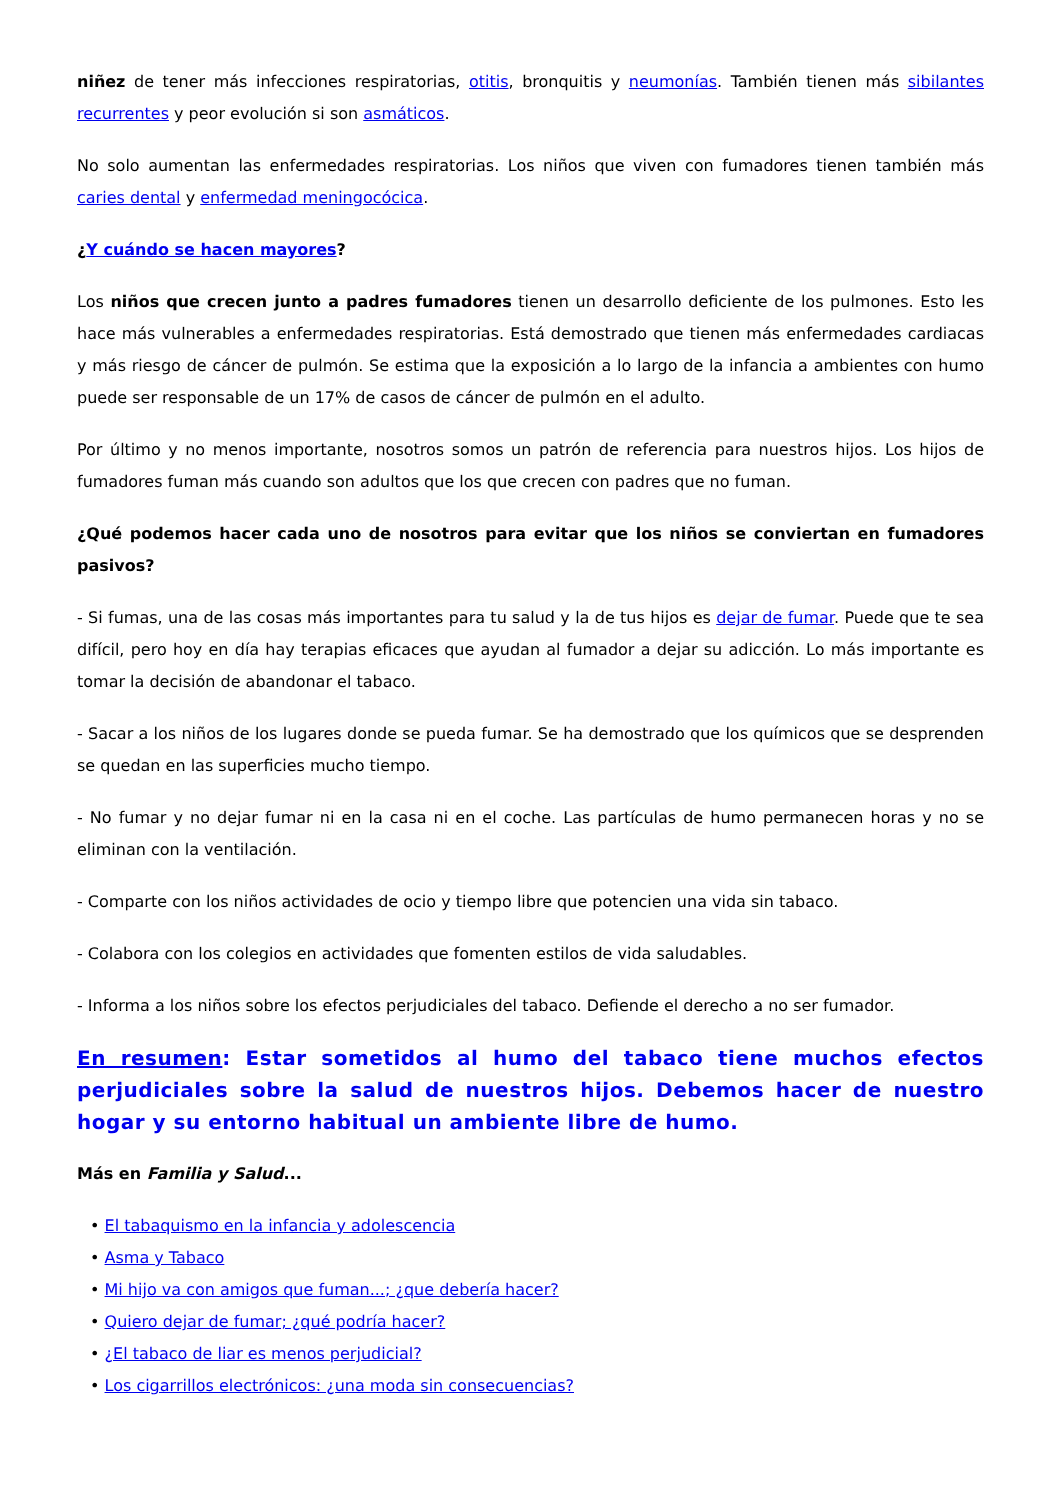niñez de tener más infecciones respiratorias, otitis, bronquitis y neumonías. También tienen más sibilantes recurrentes y peor evolución si son asmáticos.
No solo aumentan las enfermedades respiratorias. Los niños que viven con fumadores tienen también más caries dental y enfermedad meningocócica.
¿Y cuándo se hacen mayores?
Los niños que crecen junto a padres fumadores tienen un desarrollo deficiente de los pulmones. Esto les hace más vulnerables a enfermedades respiratorias. Está demostrado que tienen más enfermedades cardiacas y más riesgo de cáncer de pulmón. Se estima que la exposición a lo largo de la infancia a ambientes con humo puede ser responsable de un 17% de casos de cáncer de pulmón en el adulto.
Por último y no menos importante, nosotros somos un patrón de referencia para nuestros hijos. Los hijos de fumadores fuman más cuando son adultos que los que crecen con padres que no fuman.
¿Qué podemos hacer cada uno de nosotros para evitar que los niños se conviertan en fumadores pasivos?
- Si fumas, una de las cosas más importantes para tu salud y la de tus hijos es dejar de fumar. Puede que te sea difícil, pero hoy en día hay terapias eficaces que ayudan al fumador a dejar su adicción. Lo más importante es tomar la decisión de abandonar el tabaco.
- Sacar a los niños de los lugares donde se pueda fumar. Se ha demostrado que los químicos que se desprenden se quedan en las superficies mucho tiempo.
- No fumar y no dejar fumar ni en la casa ni en el coche. Las partículas de humo permanecen horas y no se eliminan con la ventilación.
- Comparte con los niños actividades de ocio y tiempo libre que potencien una vida sin tabaco.
- Colabora con los colegios en actividades que fomenten estilos de vida saludables.
- Informa a los niños sobre los efectos perjudiciales del tabaco. Defiende el derecho a no ser fumador.
En resumen: Estar sometidos al humo del tabaco tiene muchos efectos perjudiciales sobre la salud de nuestros hijos. Debemos hacer de nuestro hogar y su entorno habitual un ambiente libre de humo.
Más en Familia y Salud...
• El tabaquismo en la infancia y adolescencia
• Asma y Tabaco
• Mi hijo va con amigos que fuman...; ¿que debería hacer?
• Quiero dejar de fumar; ¿qué podría hacer?
• ¿El tabaco de liar es menos perjudicial?
• Los cigarrillos electrónicos: ¿una moda sin consecuencias?